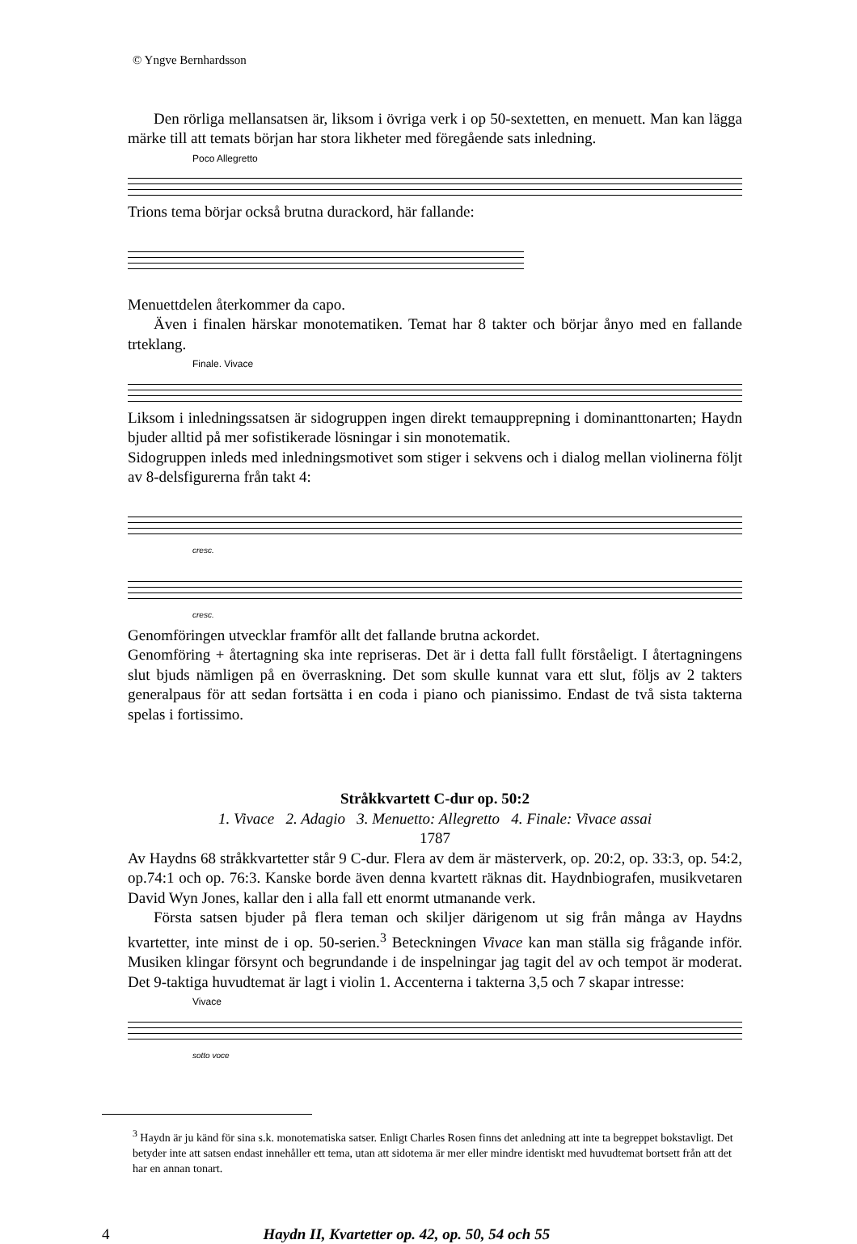© Yngve Bernhardsson
Den rörliga mellansatsen är, liksom i övriga verk i op 50-sextetten, en menuett. Man kan lägga märke till att temats början har stora likheter med föregående sats inledning.
Poco Allegretto
Trions tema börjar också brutna durackord, här fallande:
Menuettdelen återkommer da capo.
Även i finalen härskar monotematiken. Temat har 8 takter och börjar ånyo med en fallande trteklang.
Finale. Vivace
Liksom i inledningssatsen är sidogruppen ingen direkt temaupprepning i dominanttonarten; Haydn bjuder alltid på mer sofistikerade lösningar i sin monotematik.
Sidogruppen inleds med inledningsmotivet som stiger i sekvens och i dialog mellan violinerna följt av 8-delsfigurerna från takt 4:
cresc.
cresc.
Genomföringen utvecklar framför allt det fallande brutna ackordet.
Genomföring + återtagning ska inte repriseras. Det är i detta fall fullt förståeligt. I återtagningens slut bjuds nämligen på en överraskning. Det som skulle kunnat vara ett slut, följs av 2 takters generalpaus för att sedan fortsätta i en coda i piano och pianissimo. Endast de två sista takterna spelas i fortissimo.
Stråkkvartett C-dur op. 50:2
1. Vivace 2. Adagio 3. Menuetto: Allegretto 4. Finale: Vivace assai
1787
Av Haydns 68 stråkkvartetter står 9 C-dur. Flera av dem är mästerverk, op. 20:2, op. 33:3, op. 54:2, op.74:1 och op. 76:3. Kanske borde även denna kvartett räknas dit. Haydnbiografen, musikvetaren David Wyn Jones, kallar den i alla fall ett enormt utmanande verk.
Första satsen bjuder på flera teman och skiljer därigenom ut sig från många av Haydns kvartetter, inte minst de i op. 50-serien.<sup>3</sup> Beteckningen Vivace kan man ställa sig frågande inför. Musiken klingar försynt och begrundande i de inspelningar jag tagit del av och tempot är moderat. Det 9-taktiga huvudtemat är lagt i violin 1. Accenterna i takterna 3,5 och 7 skapar intresse:
Vivace
sotto voce
<sup>3</sup> Haydn är ju känd för sina s.k. monotematiska satser. Enligt Charles Rosen finns det anledning att inte ta begreppet bokstavligt. Det betyder inte att satsen endast innehåller ett tema, utan att sidotema är mer eller mindre identiskt med huvudtemat bortsett från att det har en annan tonart.
4 Haydn II, Kvartetter op. 42, op. 50, 54 och 55